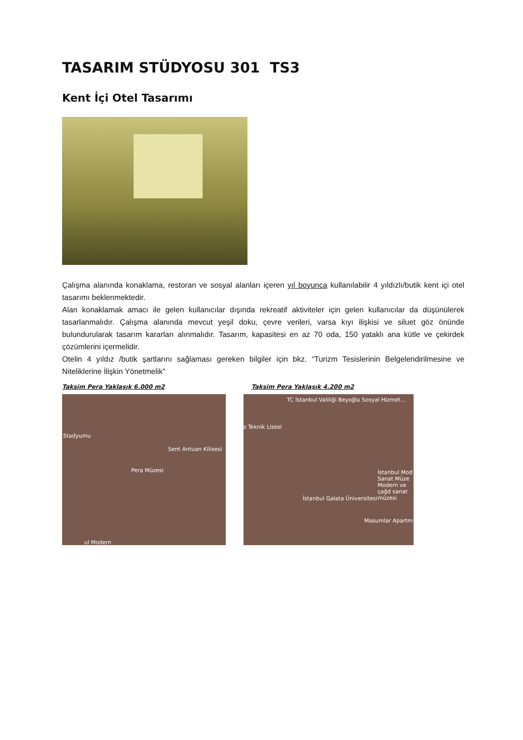TASARIM STÜDYOSU 301 TS3
Kent İçi Otel Tasarımı
Çalışma alanında konaklama, restoran ve sosyal alanları içeren yıl boyunca kullanılabilir 4 yıldızlı/butik kent içi otel tasarımı beklenmektedir.
Alan konaklamak amacı ile gelen kullanıcılar dışında rekreatif aktiviteler için gelen kullanıcılar da düşünülerek tasarlanmalıdır. Çalışma alanında mevcut yeşil doku, çevre verileri, varsa kıyı ilişkisi ve siluet göz önünde bulundurularak tasarım kararları alınmalıdır. Tasarım, kapasitesi en az 70 oda, 150 yataklı ana kütle ve çekirdek çözümlerini içermelidir.
Otelin 4 yıldız /butik şartlarını sağlaması gereken bilgiler için bkz. “Turizm Tesislerinin Belgelendirilmesine ve Niteliklerine İlişkin Yönetmelik”
Taksim Pera Yaklaşık 6.000 m2
Stadyumu
Sent Antuan Kilisesi
Pera Müzesi
ul Modern
Taksim Pera Yaklaşık 4.200 m2
TC İstanbul Valiliği Beyoğlu Sosyal Hizmet...
z Teknik Lisesi
İstanbul Mod Sanat Müze Modern ve çağd sanat müzesi
İstanbul Galata Üniversitesi
Masumlar Apartm